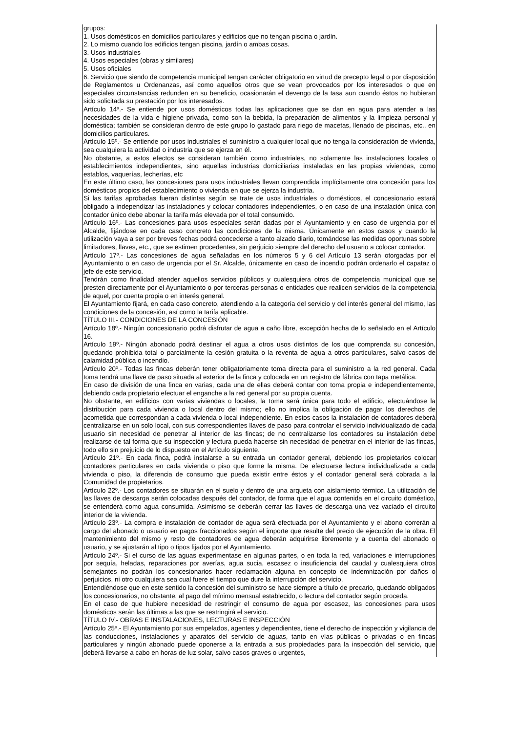grupos:
1. Usos domésticos en domicilios particulares y edificios que no tengan piscina o jardín.
2. Lo mismo cuando los edificios tengan piscina, jardín o ambas cosas.
3. Usos industriales
4. Usos especiales (obras y similares)
5. Usos oficiales
6. Servicio que siendo de competencia municipal tengan carácter obligatorio en virtud de precepto legal o por disposición de Reglamentos u Ordenanzas, así como aquellos otros que se vean provocados por los interesados o que en especiales circunstancias redunden en su beneficio, ocasionarán el devengo de la tasa aun cuando éstos no hubieran sido solicitada su prestación por los interesados.
Artículo 14º.- Se entiende por usos domésticos todas las aplicaciones que se dan en agua para atender a las necesidades de la vida e higiene privada, como son la bebida, la preparación de alimentos y la limpieza personal y doméstica; también se consideran dentro de este grupo lo gastado para riego de macetas, llenado de piscinas, etc., en domicilios particulares.
Artículo 15º.- Se entiende por usos industriales el suministro a cualquier local que no tenga la consideración de vivienda, sea cualquiera la actividad o industria que se ejerza en él.
No obstante, a estos efectos se consideran también como industriales, no solamente las instalaciones locales o establecimientos independientes, sino aquellas industrias domiciliarias instaladas en las propias viviendas, como establos, vaquerías, lecherías, etc
En este último caso, las concesiones para usos industriales llevan comprendida implícitamente otra concesión para los domésticos propios del establecimiento o vivienda en que se ejerza la industria.
Si las tarifas aprobadas fueran distintas según se trate de usos industriales o domésticos, el concesionario estará obligado a independizar las instalaciones y colocar contadores independientes, o en caso de una instalación única con contador único debe abonar la tarifa más elevada por el total consumido.
Artículo 16º.- Las concesiones para usos especiales serán dadas por el Ayuntamiento y en caso de urgencia por el Alcalde, fijándose en cada caso concreto las condiciones de la misma. Únicamente en estos casos y cuando la utilización vaya a ser por breves fechas podrá concederse a tanto alzado diario, tomándose las medidas oportunas sobre limitadores, llaves, etc., que se estimen procedentes, sin perjuicio siempre del derecho del usuario a colocar contador.
Artículo 17º.- Las concesiones de agua señaladas en los números 5 y 6 del Artículo 13 serán otorgadas por el Ayuntamiento o en caso de urgencia por el Sr. Alcalde, únicamente en caso de incendio podrán ordenarlo el capataz o jefe de este servicio.
Tendrán como finalidad atender aquellos servicios públicos y cualesquiera otros de competencia municipal que se presten directamente por el Ayuntamiento o por terceras personas o entidades que realicen servicios de la competencia de aquel, por cuenta propia o en interés general.
El Ayuntamiento fijará, en cada caso concreto, atendiendo a la categoría del servicio y del interés general del mismo, las condiciones de la concesión, así como la tarifa aplicable.
TÍTULO III.- CONDICIONES DE LA CONCESIÓN
Artículo 18º.- Ningún concesionario podrá disfrutar de agua a caño libre, excepción hecha de lo señalado en el Artículo 16.
Artículo 19º.- Ningún abonado podrá destinar el agua a otros usos distintos de los que comprenda su concesión, quedando prohibida total o parcialmente la cesión gratuita o la reventa de agua a otros particulares, salvo casos de calamidad pública o incendio.
Artículo 20º.- Todas las fincas deberán tener obligatoriamente toma directa para el suministro a la red general. Cada toma tendrá una llave de paso situada al exterior de la finca y colocada en un registro de fábrica con tapa metálica.
En caso de división de una finca en varias, cada una de ellas deberá contar con toma propia e independientemente, debiendo cada propietario efectuar el enganche a la red general por su propia cuenta.
No obstante, en edificios con varias viviendas o locales, la toma será única para todo el edificio, efectuándose la distribución para cada vivienda o local dentro del mismo; ello no implica la obligación de pagar los derechos de acometida que correspondan a cada vivienda o local independiente. En estos casos la instalación de contadores deberá centralizarse en un solo local, con sus correspondientes llaves de paso para controlar el servicio individualizado de cada usuario sin necesidad de penetrar al interior de las fincas; de no centralizarse los contadores su instalación debe realizarse de tal forma que su inspección y lectura pueda hacerse sin necesidad de penetrar en el interior de las fincas, todo ello sin prejuicio de lo dispuesto en el Artículo siguiente.
Artículo 21º.- En cada finca, podrá instalarse a su entrada un contador general, debiendo los propietarios colocar contadores particulares en cada vivienda o piso que forme la misma. De efectuarse lectura individualizada a cada vivienda o piso, la diferencia de consumo que pueda existir entre éstos y el contador general será cobrada a la Comunidad de propietarios.
Artículo 22º.- Los contadores se situarán en el suelo y dentro de una arqueta con aislamiento térmico. La utilización de las llaves de descarga serán colocadas después del contador, de forma que el agua contenida en el circuito doméstico, se entenderá como agua consumida. Asimismo se deberán cerrar las llaves de descarga una vez vaciado el circuito interior de la vivienda.
Artículo 23º.- La compra e instalación de contador de agua será efectuada por el Ayuntamiento y el abono correrán a cargo del abonado o usuario en pagos fraccionados según el importe que resulte del precio de ejecución de la obra. El mantenimiento del mismo y resto de contadores de agua deberán adquirirse libremente y a cuenta del abonado o usuario, y se ajustarán al tipo o tipos fijados por el Ayuntamiento.
Artículo 24º.- Si el curso de las aguas experimentase en algunas partes, o en toda la red, variaciones e interrupciones por sequía, heladas, reparaciones por averías, agua sucia, escasez o insuficiencia del caudal y cualesquiera otros semejantes no podrán los concesionarios hacer reclamación alguna en concepto de indemnización por daños o perjuicios, ni otro cualquiera sea cual fuere el tiempo que dure la interrupción del servicio.
Entendiéndose que en este sentido la concesión del suministro se hace siempre a título de precario, quedando obligados los concesionarios, no obstante, al pago del mínimo mensual establecido, o lectura del contador según proceda.
En el caso de que hubiere necesidad de restringir el consumo de agua por escasez, las concesiones para usos domésticos serán las últimas a las que se restringirá el servicio.
TÍTULO IV.- OBRAS E INSTALACIONES, LECTURAS E INSPECCIÓN
Artículo 25º.- El Ayuntamiento por sus empelados, agentes y dependientes, tiene el derecho de inspección y vigilancia de las conducciones, instalaciones y aparatos del servicio de aguas, tanto en vías públicas o privadas o en fincas particulares y ningún abonado puede oponerse a la entrada a sus propiedades para la inspección del servicio, que deberá llevarse a cabo en horas de luz solar, salvo casos graves o urgentes,